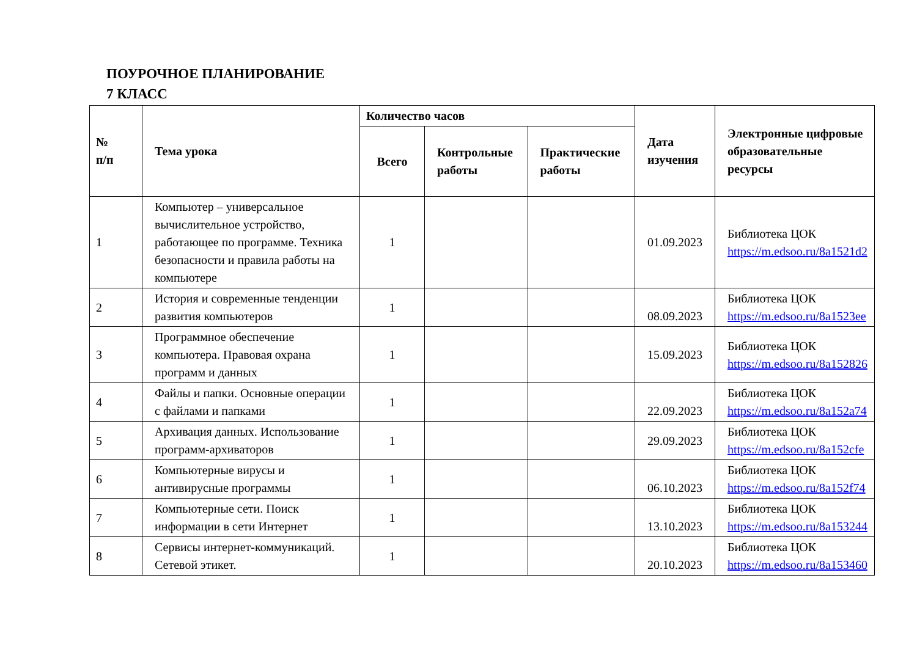ПОУРОЧНОЕ ПЛАНИРОВАНИЕ
7 КЛАСС
| № п/п | Тема урока | Количество часов | | | Дата изучения | Электронные цифровые образовательные ресурсы |
| --- | --- | --- | --- | --- | --- | --- |
| | | Всего | Контрольные работы | Практические работы | | |
| 1 | Компьютер – универсальное вычислительное устройство, работающее по программе. Техника безопасности и правила работы на компьютере | 1 | | | 01.09.2023 | Библиотека ЦОК https://m.edsoo.ru/8a1521d2 |
| 2 | История и современные тенденции развития компьютеров | 1 | | | 08.09.2023 | Библиотека ЦОК https://m.edsoo.ru/8a1523ee |
| 3 | Программное обеспечение компьютера. Правовая охрана программ и данных | 1 | | | 15.09.2023 | Библиотека ЦОК https://m.edsoo.ru/8a152826 |
| 4 | Файлы и папки. Основные операции с файлами и папками | 1 | | | 22.09.2023 | Библиотека ЦОК https://m.edsoo.ru/8a152a74 |
| 5 | Архивация данных. Использование программ-архиваторов | 1 | | | 29.09.2023 | Библиотека ЦОК https://m.edsoo.ru/8a152cfe |
| 6 | Компьютерные вирусы и антивирусные программы | 1 | | | 06.10.2023 | Библиотека ЦОК https://m.edsoo.ru/8a152f74 |
| 7 | Компьютерные сети. Поиск информации в сети Интернет | 1 | | | 13.10.2023 | Библиотека ЦОК https://m.edsoo.ru/8a153244 |
| 8 | Сервисы интернет-коммуникаций. Сетевой этикет. | 1 | | | 20.10.2023 | Библиотека ЦОК https://m.edsoo.ru/8a153460 |